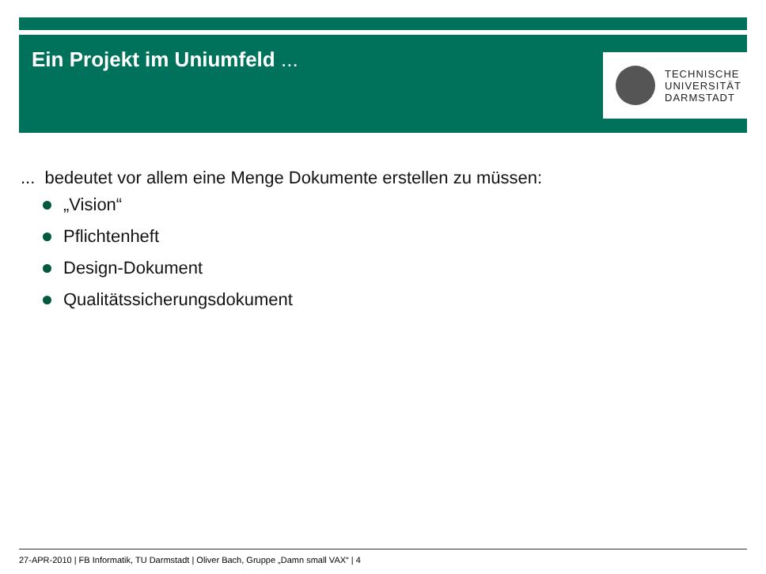Ein Projekt im Uniumfeld ...
TECHNISCHE
UNIVERSITÄT
DARMSTADT
... bedeutet vor allem eine Menge Dokumente erstellen zu müssen:
„Vision“
Pflichtenheft
Design-Dokument
Qualitätssicherungsdokument
27-APR-2010 | FB Informatik, TU Darmstadt | Oliver Bach, Gruppe „Damn small VAX“ | 4